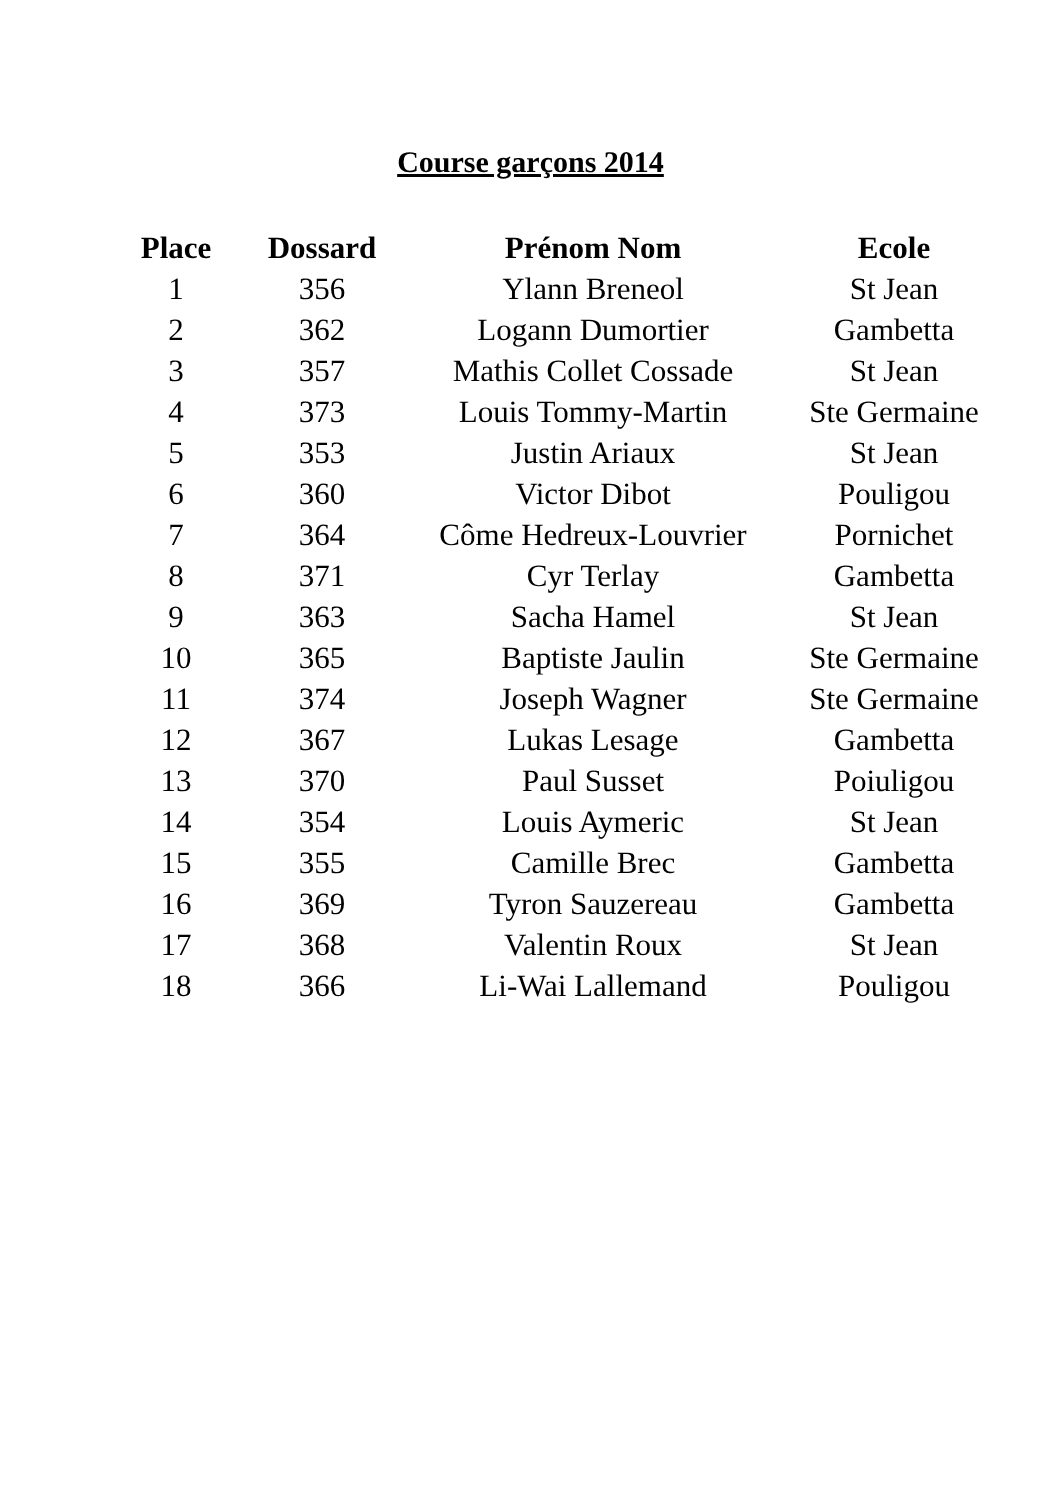Course garçons 2014
| Place | Dossard | Prénom Nom | Ecole |
| --- | --- | --- | --- |
| 1 | 356 | Ylann Breneol | St Jean |
| 2 | 362 | Logann Dumortier | Gambetta |
| 3 | 357 | Mathis Collet Cossade | St Jean |
| 4 | 373 | Louis Tommy-Martin | Ste Germaine |
| 5 | 353 | Justin Ariaux | St Jean |
| 6 | 360 | Victor Dibot | Pouligou |
| 7 | 364 | Côme Hedreux-Louvrier | Pornichet |
| 8 | 371 | Cyr Terlay | Gambetta |
| 9 | 363 | Sacha Hamel | St Jean |
| 10 | 365 | Baptiste Jaulin | Ste Germaine |
| 11 | 374 | Joseph Wagner | Ste Germaine |
| 12 | 367 | Lukas Lesage | Gambetta |
| 13 | 370 | Paul Susset | Poiuligou |
| 14 | 354 | Louis Aymeric | St Jean |
| 15 | 355 | Camille Brec | Gambetta |
| 16 | 369 | Tyron Sauzereau | Gambetta |
| 17 | 368 | Valentin Roux | St Jean |
| 18 | 366 | Li-Wai Lallemand | Pouligou |